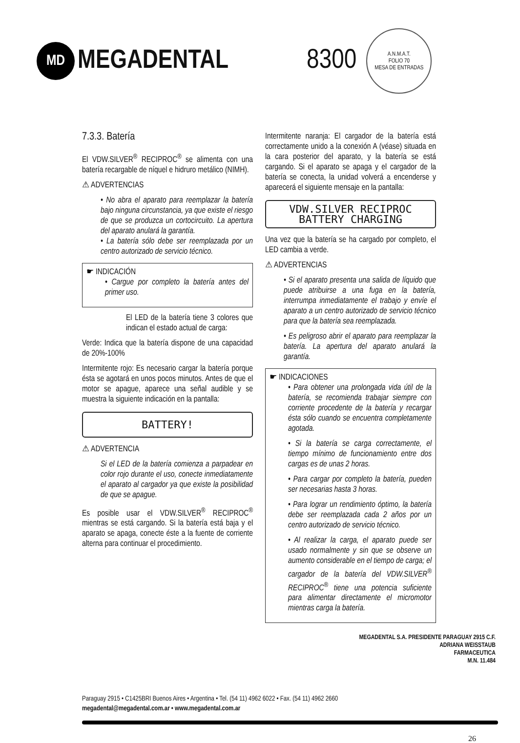MD
MEGADENTAL 8300
A.N.M.A.T.
FOLIO 70
MESA DE ENTRADAS
7.3.3. Batería
El VDW.SILVER<sup>®</sup> RECIPROC<sup>®</sup> se alimenta con una batería recargable de níquel e hidruro metálico (NIMH).
⚠ ADVERTENCIAS
• No abra el aparato para reemplazar la batería bajo ninguna circunstancia, ya que existe el riesgo de que se produzca un cortocircuito. La apertura del aparato anulará la garantía.
• La batería sólo debe ser reemplazada por un centro autorizado de servicio técnico.
☛ INDICACIÓN
• Cargue por completo la batería antes del primer uso.
El LED de la batería tiene 3 colores que indican el estado actual de carga:
Verde: Indica que la batería dispone de una capacidad de 20%-100%
Intermitente rojo: Es necesario cargar la batería porque ésta se agotará en unos pocos minutos. Antes de que el motor se apague, aparece una señal audible y se muestra la siguiente indicación en la pantalla:
BATTERY!
⚠ ADVERTENCIA
Si el LED de la batería comienza a parpadear en color rojo durante el uso, conecte inmediatamente el aparato al cargador ya que existe la posibilidad de que se apague.
Es posible usar el VDW.SILVER<sup>®</sup> RECIPROC<sup>®</sup> mientras se está cargando. Si la batería está baja y el aparato se apaga, conecte éste a la fuente de corriente alterna para continuar el procedimiento.
Intermitente naranja: El cargador de la batería está correctamente unido a la conexión A (véase) situada en la cara posterior del aparato, y la batería se está cargando. Si el aparato se apaga y el cargador de la batería se conecta, la unidad volverá a encenderse y aparecerá el siguiente mensaje en la pantalla:
VDW.SILVER RECIPROC
BATTERY CHARGING
Una vez que la batería se ha cargado por completo, el LED cambia a verde.
⚠ ADVERTENCIAS
• Si el aparato presenta una salida de líquido que puede atribuirse a una fuga en la batería, interrumpa inmediatamente el trabajo y envíe el aparato a un centro autorizado de servicio técnico para que la batería sea reemplazada.
• Es peligroso abrir el aparato para reemplazar la batería. La apertura del aparato anulará la garantía.
☛ INDICACIONES
• Para obtener una prolongada vida útil de la batería, se recomienda trabajar siempre con corriente procedente de la batería y recargar ésta sólo cuando se encuentra completamente agotada.
• Si la batería se carga correctamente, el tiempo mínimo de funcionamiento entre dos cargas es de unas 2 horas.
• Para cargar por completo la batería, pueden ser necesarias hasta 3 horas.
• Para lograr un rendimiento óptimo, la batería debe ser reemplazada cada 2 años por un centro autorizado de servicio técnico.
• Al realizar la carga, el aparato puede ser usado normalmente y sin que se observe un aumento considerable en el tiempo de carga; el cargador de la batería del VDW.SILVER<sup>®</sup> RECIPROC<sup>®</sup> tiene una potencia suficiente para alimentar directamente el micromotor mientras carga la batería.
MEGADENTAL S.A. PRESIDENTE PARAGUAY 2915 C.F.
ADRIANA WEISSTAUB
FARMACEUTICA
M.N. 11.484
Paraguay 2915 • C1425BRI Buenos Aires • Argentina • Tel. (54 11) 4962 6022 • Fax. (54 11) 4962 2660
megadental@megadental.com.ar • www.megadental.com.ar
26